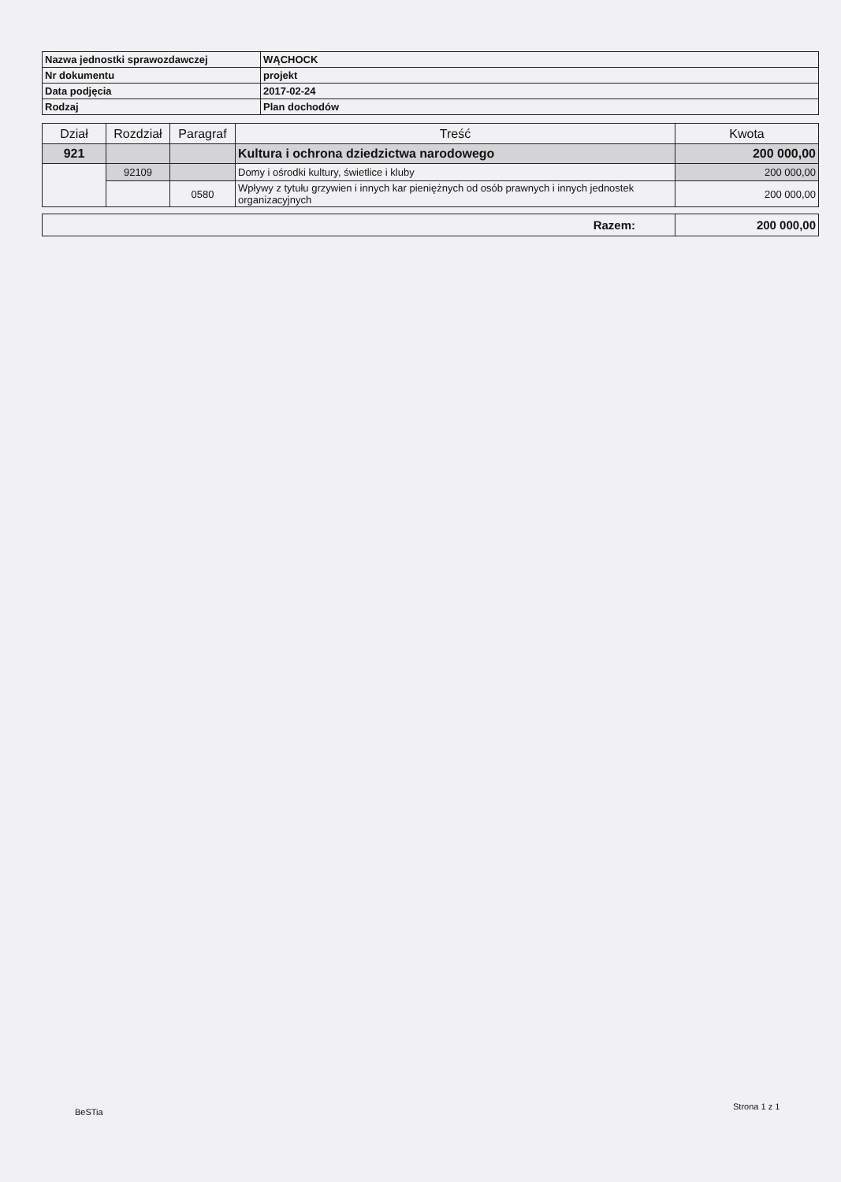| Nazwa jednostki sprawozdawczej | WĄCHOCK |
| Nr dokumentu | projekt |
| Data podjęcia | 2017-02-24 |
| Rodzaj | Plan dochodów |
| Dział | Rozdział | Paragraf | Treść | Kwota |
| --- | --- | --- | --- | --- |
| 921 | | | Kultura i ochrona dziedzictwa narodowego | 200 000,00 |
| | 92109 | | Domy i ośrodki kultury, świetlice i kluby | 200 000,00 |
| | | 0580 | Wpływy z tytułu grzywien i innych kar pieniężnych od osób prawnych i innych jednostek organizacyjnych | 200 000,00 |
| Razem: | 200 000,00 |
BeSTia
Strona 1 z 1